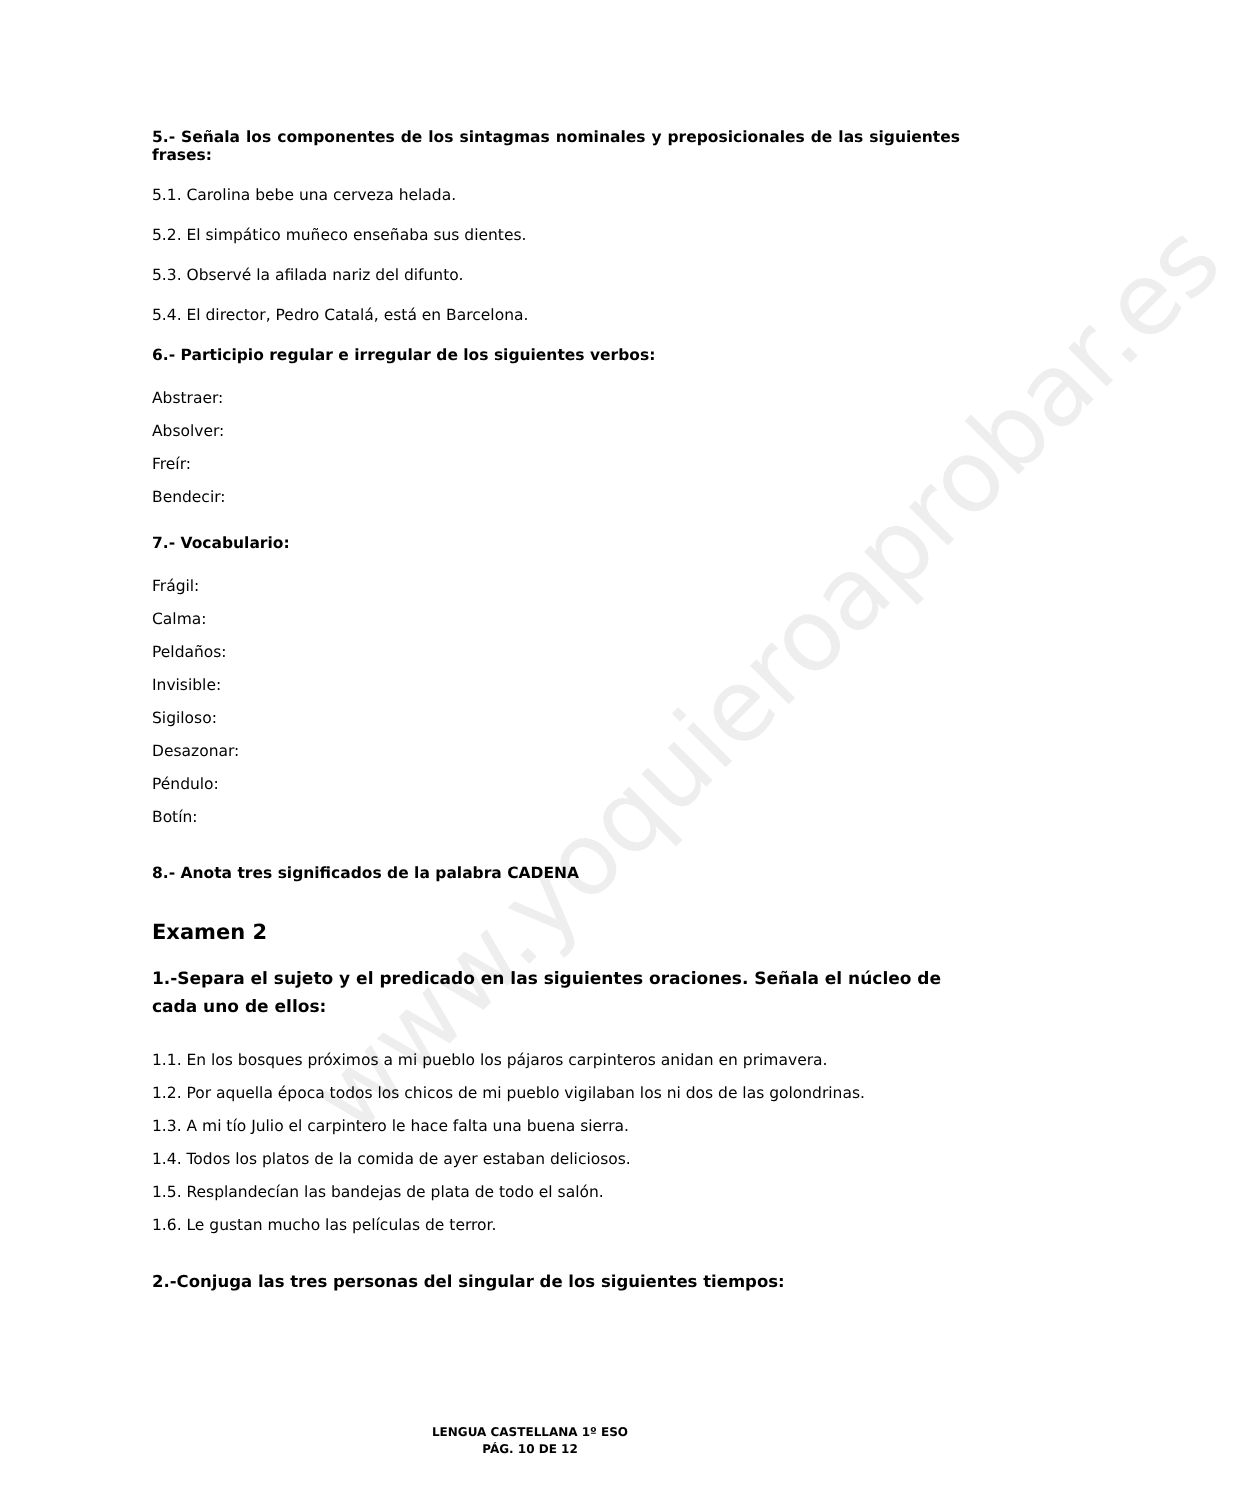www.yoquieroaprobar.es
5.- Señala los componentes de los sintagmas nominales y preposicionales de las siguientes frases:
5.1. Carolina bebe una cerveza helada.
5.2. El simpático muñeco enseñaba sus dientes.
5.3. Observé la afilada nariz del difunto.
5.4. El director, Pedro Catalá, está en Barcelona.
6.- Participio regular e irregular de los siguientes verbos:
Abstraer:
Absolver:
Freír:
Bendecir:
7.- Vocabulario:
Frágil:
Calma:
Peldaños:
Invisible:
Sigiloso:
Desazonar:
Péndulo:
Botín:
8.- Anota tres significados de la palabra CADENA
Examen 2
1.-Separa el sujeto y el predicado en las siguientes oraciones. Señala el núcleo de cada uno de ellos:
1.1. En los bosques próximos a mi pueblo los pájaros carpinteros anidan en primavera.
1.2. Por aquella época todos los chicos de mi pueblo vigilaban los ni dos de las golondrinas.
1.3. A mi tío Julio el carpintero le hace falta una buena sierra.
1.4. Todos los platos de la comida de ayer estaban deliciosos.
1.5. Resplandecían las bandejas de plata de todo el salón.
1.6. Le gustan mucho las películas de terror.
2.-Conjuga las tres personas del singular de los siguientes tiempos:
LENGUA CASTELLANA 1º ESO
PÁG. 10 DE 12